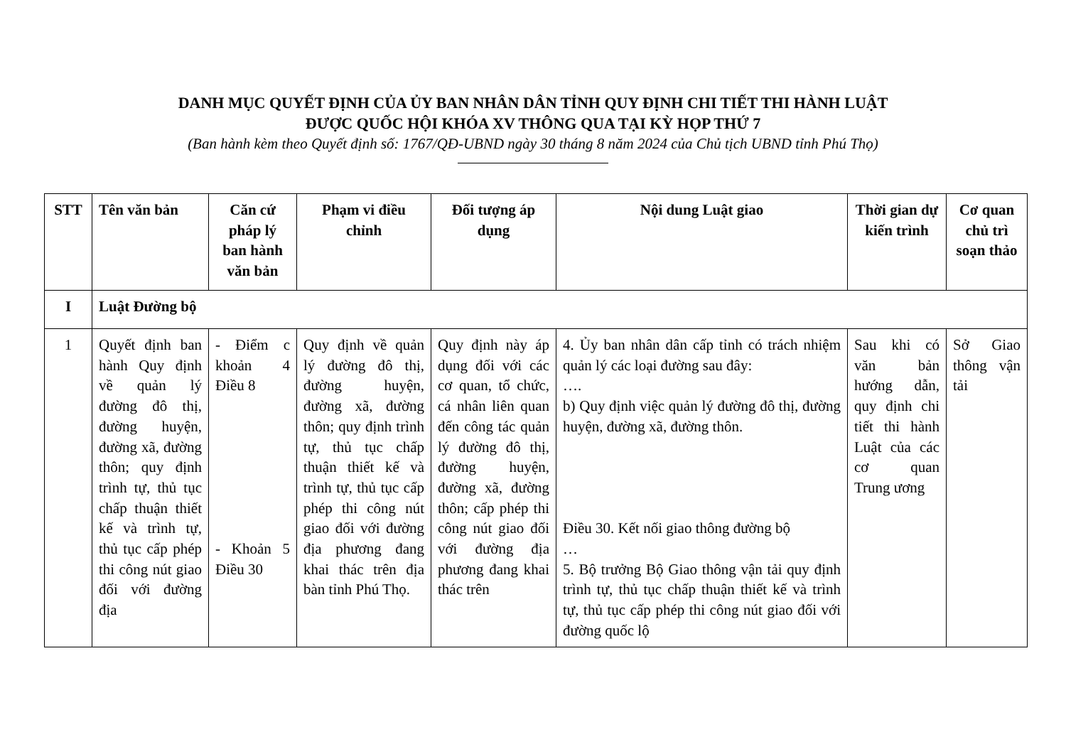DANH MỤC QUYẾT ĐỊNH CỦA ỦY BAN NHÂN DÂN TỈNH QUY ĐỊNH CHI TIẾT THI HÀNH LUẬT
ĐƯỢC QUỐC HỘI KHÓA XV THÔNG QUA TẠI KỲ HỌP THỨ 7
(Ban hành kèm theo Quyết định số: 1767/QĐ-UBND ngày 30 tháng 8 năm 2024 của Chủ tịch UBND tỉnh Phú Thọ)
| STT | Tên văn bản | Căn cứ pháp lý ban hành văn bản | Phạm vi điều chỉnh | Đối tượng áp dụng | Nội dung Luật giao | Thời gian dự kiến trình | Cơ quan chủ trì soạn thảo |
| --- | --- | --- | --- | --- | --- | --- | --- |
| I | Luật Đường bộ | | | | | | |
| 1 | Quyết định ban hành Quy định về quản lý đường đô thị, đường huyện, đường xã, đường thôn; quy định trình tự, thủ tục chấp thuận thiết kế và trình tự, thủ tục cấp phép thi công nút giao đối với đường địa | - Điểm c khoản 4 Điều 8 - Khoản 5 Điều 30 | Quy định về quản lý đường đô thị, đường huyện, đường xã, đường thôn; quy định trình tự, thủ tục chấp thuận thiết kế và trình tự, thủ tục cấp phép thi công nút giao đối với đường địa phương đang khai thác trên địa bàn tỉnh Phú Thọ. | Quy định này áp dụng đối với các cơ quan, tổ chức, cá nhân liên quan đến công tác quản lý đường đô thị, đường huyện, đường xã, đường thôn; cấp phép thi công nút giao đối với đường địa phương đang khai thác trên | 4. Ủy ban nhân dân cấp tỉnh có trách nhiệm quản lý các loại đường sau đây: …. b) Quy định việc quản lý đường đô thị, đường huyện, đường xã, đường thôn. Điều 30. Kết nối giao thông đường bộ … 5. Bộ trưởng Bộ Giao thông vận tải quy định trình tự, thủ tục chấp thuận thiết kế và trình tự, thủ tục cấp phép thi công nút giao đối với đường quốc lộ | Sau khi có văn bản hướng dẫn, quy định chi tiết thi hành Luật của các cơ quan Trung ương | Sở Giao thông vận tải |